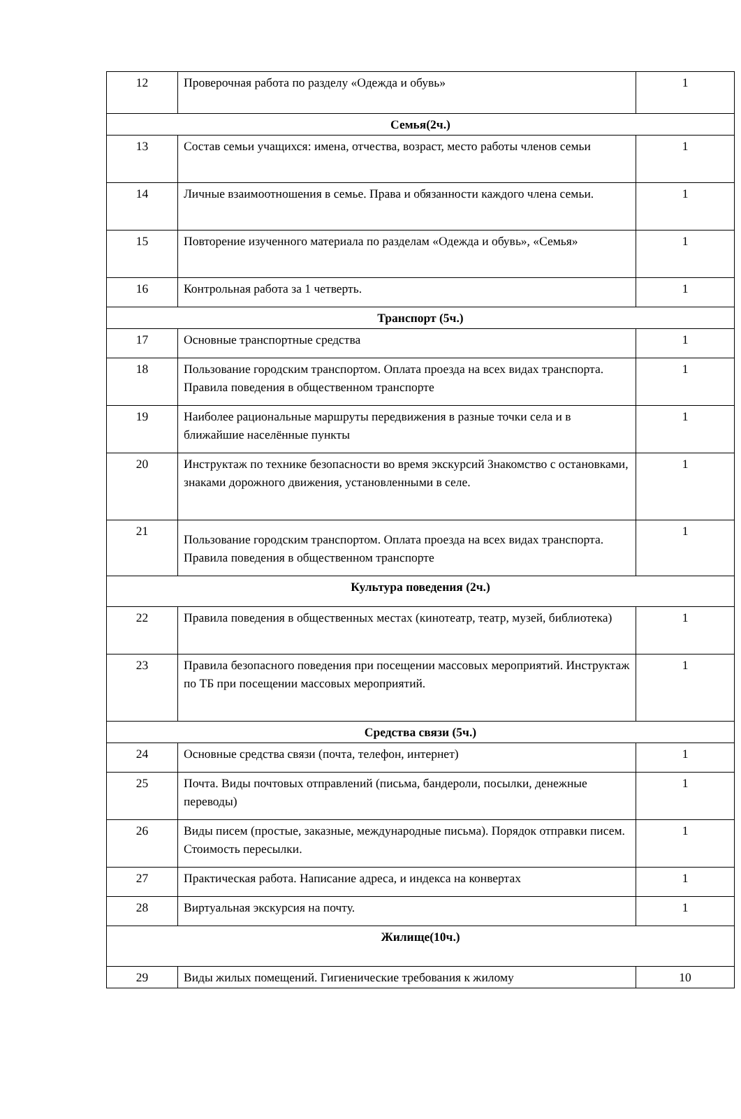| 12 | Проверочная работа по разделу «Одежда и обувь» | 1 |
| Семья(2ч.) | | |
| 13 | Состав семьи учащихся: имена, отчества, возраст, место работы членов семьи | 1 |
| 14 | Личные взаимоотношения в семье. Права и обязанности каждого члена семьи. | 1 |
| 15 | Повторение изученного материала по разделам «Одежда и обувь», «Семья» | 1 |
| 16 | Контрольная работа за 1 четверть. | 1 |
| Транспорт (5ч.) | | |
| 17 | Основные транспортные средства | 1 |
| 18 | Пользование городским транспортом. Оплата проезда на всех видах транспорта. Правила поведения в общественном транспорте | 1 |
| 19 | Наиболее рациональные маршруты передвижения в разные точки села и в ближайшие населённые пункты | 1 |
| 20 | Инструктаж по технике безопасности во время экскурсий Знакомство с остановками, знаками дорожного движения, установленными в селе. | 1 |
| 21 | Пользование городским транспортом. Оплата проезда на всех видах транспорта. Правила поведения в общественном транспорте | 1 |
| Культура поведения (2ч.) | | |
| 22 | Правила поведения в общественных местах (кинотеатр, театр, музей, библиотека) | 1 |
| 23 | Правила безопасного поведения при посещении массовых мероприятий. Инструктаж по ТБ при посещении массовых мероприятий. | 1 |
| Средства связи (5ч.) | | |
| 24 | Основные средства связи (почта, телефон, интернет) | 1 |
| 25 | Почта. Виды почтовых отправлений (письма, бандероли, посылки, денежные переводы) | 1 |
| 26 | Виды писем (простые, заказные, международные письма). Порядок отправки писем. Стоимость пересылки. | 1 |
| 27 | Практическая работа. Написание адреса, и индекса на конвертах | 1 |
| 28 | Виртуальная экскурсия на почту. | 1 |
| Жилище(10ч.) | | |
| 29 | Виды жилых помещений. Гигиенические требования к жилому | 10 |